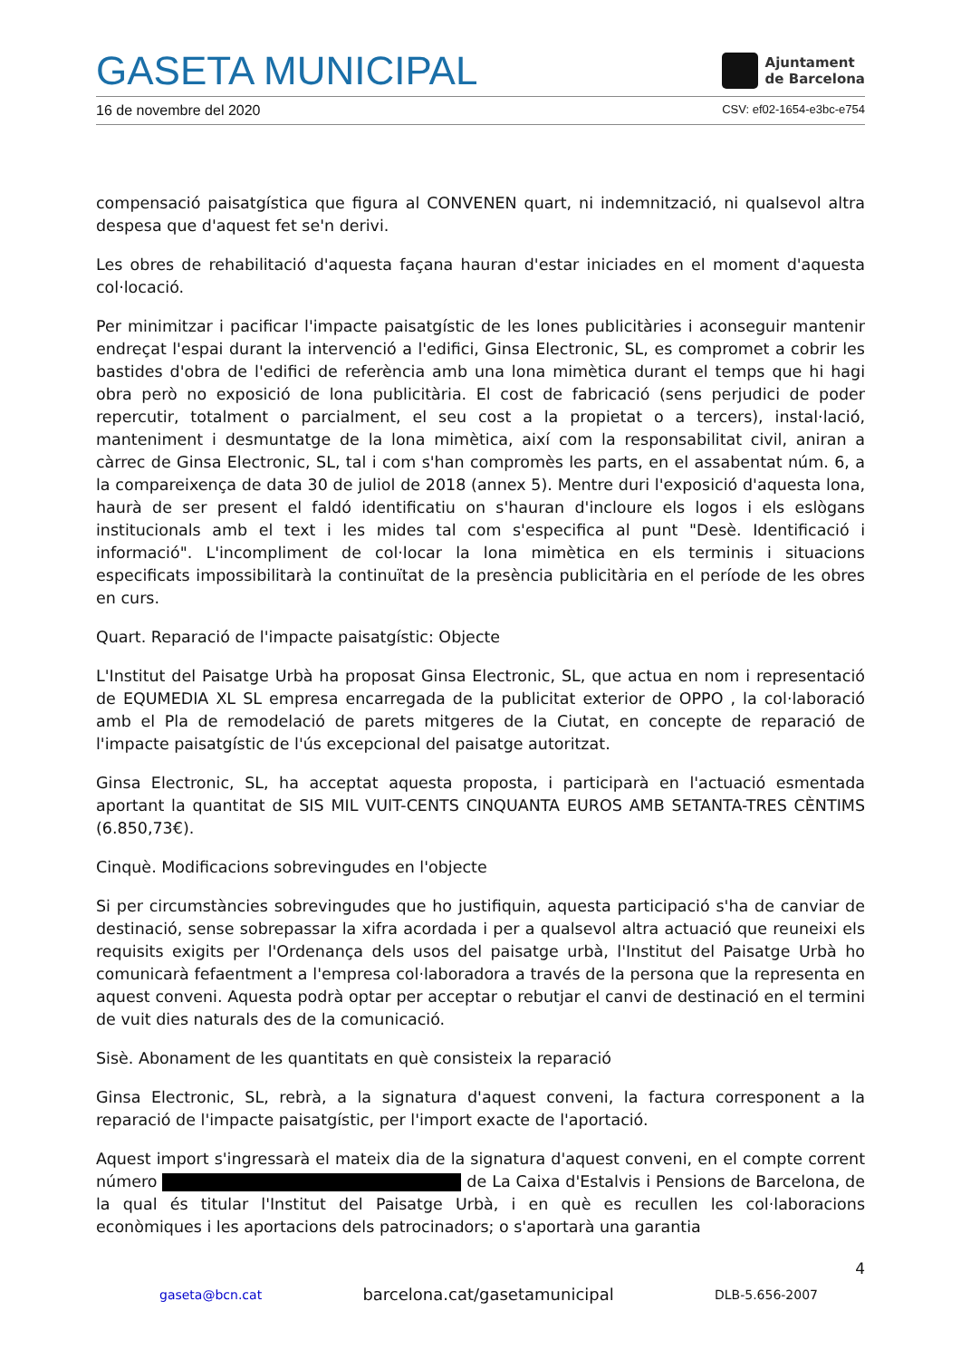GASETA MUNICIPAL
Ajuntament
de Barcelona
16 de novembre del 2020 CSV: ef02-1654-e3bc-e754
compensació paisatgística que figura al CONVENEN quart, ni indemnització, ni qualsevol altra despesa que d'aquest fet se'n derivi.
Les obres de rehabilitació d'aquesta façana hauran d'estar iniciades en el moment d'aquesta col·locació.
Per minimitzar i pacificar l'impacte paisatgístic de les lones publicitàries i aconseguir mantenir endreçat l'espai durant la intervenció a l'edifici, Ginsa Electronic, SL, es compromet a cobrir les bastides d'obra de l'edifici de referència amb una lona mimètica durant el temps que hi hagi obra però no exposició de lona publicitària. El cost de fabricació (sens perjudici de poder repercutir, totalment o parcialment, el seu cost a la propietat o a tercers), instal·lació, manteniment i desmuntatge de la lona mimètica, així com la responsabilitat civil, aniran a càrrec de Ginsa Electronic, SL, tal i com s'han compromès les parts, en el assabentat núm. 6, a la compareixença de data 30 de juliol de 2018 (annex 5). Mentre duri l'exposició d'aquesta lona, haurà de ser present el faldó identificatiu on s'hauran d'incloure els logos i els eslògans institucionals amb el text i les mides tal com s'especifica al punt "Desè. Identificació i informació". L'incompliment de col·locar la lona mimètica en els terminis i situacions especificats impossibilitarà la continuïtat de la presència publicitària en el període de les obres en curs.
Quart. Reparació de l'impacte paisatgístic: Objecte
L'Institut del Paisatge Urbà ha proposat Ginsa Electronic, SL, que actua en nom i representació de EQUMEDIA XL SL empresa encarregada de la publicitat exterior de OPPO , la col·laboració amb el Pla de remodelació de parets mitgeres de la Ciutat, en concepte de reparació de l'impacte paisatgístic de l'ús excepcional del paisatge autoritzat.
Ginsa Electronic, SL, ha acceptat aquesta proposta, i participarà en l'actuació esmentada aportant la quantitat de SIS MIL VUIT-CENTS CINQUANTA EUROS AMB SETANTA-TRES CÈNTIMS (6.850,73€).
Cinquè. Modificacions sobrevingudes en l'objecte
Si per circumstàncies sobrevingudes que ho justifiquin, aquesta participació s'ha de canviar de destinació, sense sobrepassar la xifra acordada i per a qualsevol altra actuació que reuneixi els requisits exigits per l'Ordenança dels usos del paisatge urbà, l'Institut del Paisatge Urbà ho comunicarà fefaentment a l'empresa col·laboradora a través de la persona que la representa en aquest conveni. Aquesta podrà optar per acceptar o rebutjar el canvi de destinació en el termini de vuit dies naturals des de la comunicació.
Sisè. Abonament de les quantitats en què consisteix la reparació
Ginsa Electronic, SL, rebrà, a la signatura d'aquest conveni, la factura corresponent a la reparació de l'impacte paisatgístic, per l'import exacte de l'aportació.
Aquest import s'ingressarà el mateix dia de la signatura d'aquest conveni, en el compte corrent número de La Caixa d'Estalvis i Pensions de Barcelona, de la qual és titular l'Institut del Paisatge Urbà, i en què es recullen les col·laboracions econòmiques i les aportacions dels patrocinadors; o s'aportarà una garantia
4
gaseta@bcn.cat barcelona.cat/gasetamunicipal DLB-5.656-2007